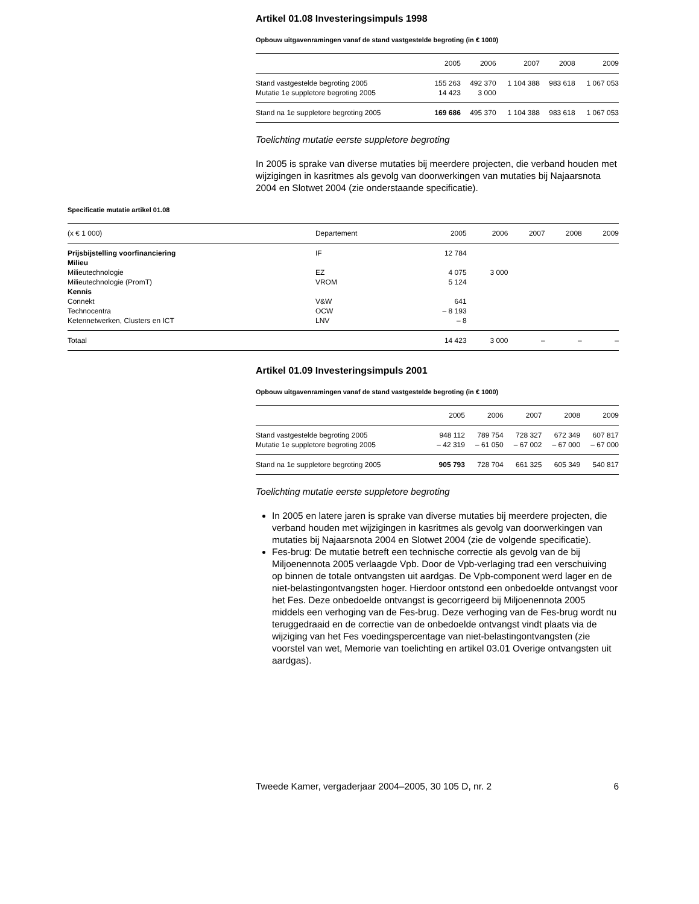Artikel 01.08 Investeringsimpuls 1998
Opbouw uitgavenramingen vanaf de stand vastgestelde begroting (in € 1000)
| | 2005 | 2006 | 2007 | 2008 | 2009 |
| --- | --- | --- | --- | --- | --- |
| Stand vastgestelde begroting 2005 | 155 263 | 492 370 | 1 104 388 | 983 618 | 1 067 053 |
| Mutatie 1e suppletore begroting 2005 | 14 423 | 3 000 | | | |
| Stand na 1e suppletore begroting 2005 | 169 686 | 495 370 | 1 104 388 | 983 618 | 1 067 053 |
Toelichting mutatie eerste suppletore begroting
In 2005 is sprake van diverse mutaties bij meerdere projecten, die verband houden met wijzigingen in kasritmes als gevolg van doorwerkingen van mutaties bij Najaarsnota 2004 en Slotwet 2004 (zie onderstaande specificatie).
Specificatie mutatie artikel 01.08
| (x € 1 000) | Departement | 2005 | 2006 | 2007 | 2008 | 2009 |
| --- | --- | --- | --- | --- | --- | --- |
| Prijsbijstelling voorfinanciering | IF | 12 784 | | | | |
| Milieu | | | | | | |
| Milieutechnologie | EZ | 4 075 | 3 000 | | | |
| Milieutechnologie (PromT) | VROM | 5 124 | | | | |
| Kennis | | | | | | |
| Connekt | V&W | 641 | | | | |
| Technocentra | OCW | – 8 193 | | | | |
| Ketennetwerken, Clusters en ICT | LNV | – 8 | | | | |
| Totaal | | 14 423 | 3 000 | – | – | – |
Artikel 01.09 Investeringsimpuls 2001
Opbouw uitgavenramingen vanaf de stand vastgestelde begroting (in € 1000)
| | 2005 | 2006 | 2007 | 2008 | 2009 |
| --- | --- | --- | --- | --- | --- |
| Stand vastgestelde begroting 2005 | 948 112 | 789 754 | 728 327 | 672 349 | 607 817 |
| Mutatie 1e suppletore begroting 2005 | – 42 319 | – 61 050 | – 67 002 | – 67 000 | – 67 000 |
| Stand na 1e suppletore begroting 2005 | 905 793 | 728 704 | 661 325 | 605 349 | 540 817 |
Toelichting mutatie eerste suppletore begroting
In 2005 en latere jaren is sprake van diverse mutaties bij meerdere projecten, die verband houden met wijzigingen in kasritmes als gevolg van doorwerkingen van mutaties bij Najaarsnota 2004 en Slotwet 2004 (zie de volgende specificatie).
Fes-brug: De mutatie betreft een technische correctie als gevolg van de bij Miljoenennota 2005 verlaagde Vpb. Door de Vpb-verlaging trad een verschuiving op binnen de totale ontvangsten uit aardgas. De Vpb-component werd lager en de niet-belastingontvangsten hoger. Hierdoor ontstond een onbedoelde ontvangst voor het Fes. Deze onbedoelde ontvangst is gecorrigeerd bij Miljoenennota 2005 middels een verhoging van de Fes-brug. Deze verhoging van de Fes-brug wordt nu teruggedraaid en de correctie van de onbedoelde ontvangst vindt plaats via de wijziging van het Fes voedingspercentage van niet-belastingontvangsten (zie voorstel van wet, Memorie van toelichting en artikel 03.01 Overige ontvangsten uit aardgas).
Tweede Kamer, vergaderjaar 2004–2005, 30 105 D, nr. 2 6